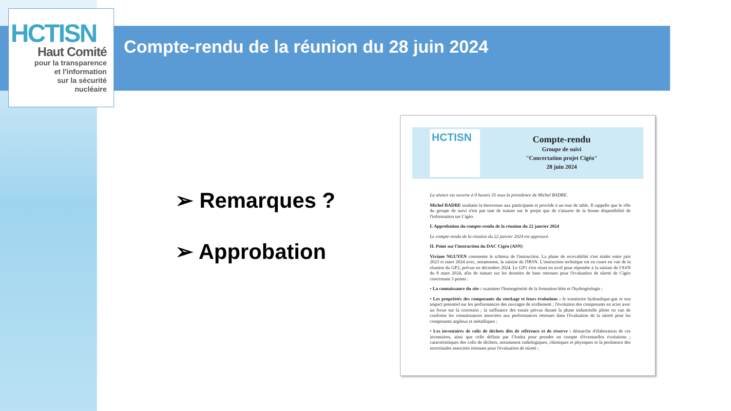HCTISN
Haut Comité
pour la transparence
et l'information
sur la sécurité
nucléaire
Compte-rendu de la réunion du 28 juin 2024
➢ Remarques ?
➢ Approbation
HCTISN
Compte-rendu
Groupe de suivi
"Concertation projet Cigéo"
28 juin 2024
La séance est ouverte à 9 heures 35 sous la présidence de Michel BADRE.
Michel BADRE souhaite la bienvenue aux participants et procède à un tour de table. Il rappelle que le rôle du groupe de suivi n'est pas tant de statuer sur le projet que de s'assurer de la bonne disponibilité de l'information sur Cigéo.
I. Approbation du compte-rendu de la réunion du 22 janvier 2024
Le compte-rendu de la réunion du 22 janvier 2024 est approuvé.
II. Point sur l'instruction du DAC Cigéo (ASN)
Viviane NGUYEN commente le schéma de l'instruction. La phase de recevabilité s'est étalée entre juin 2023 et mars 2024 avec, notamment, la saisine de l'IRSN. L'instruction technique est en cours en vue de la réunion du GP2, prévue en décembre 2024. Le GP1 s'est réuni en avril pour répondre à la saisine de l'ASN du 8 mars 2024, afin de statuer sur les données de base retenues pour l'évaluation de sûreté de Cigéo concernant 3 points :
• La connaissance du site : examiner l'homogénéité de la formation hôte et l'hydrogéologie ;
• Les propriétés des composants du stockage et leurs évolutions : le transitoire hydraulique-gaz et son impact potentiel sur les performances des ouvrages de scellement ; l'évolution des composants en acier avec un focus sur la corrosion ; la suffisance des essais prévus durant la phase industrielle pilote en vue de conforter les connaissances associées aux performances retenues dans l'évaluation de la sûreté pour les composants argileux et métalliques ;
• Les inventaires de colis de déchets dits de référence et de réserve : démarche d'élaboration de ces inventaires, ainsi que celle définie par l'Andra pour prendre en compte d'éventuelles évolutions ; caractéristiques des colis de déchets, notamment radiologiques, chimiques et physiques et la pertinence des incertitudes associées retenues pour l'évaluation de sûreté ;